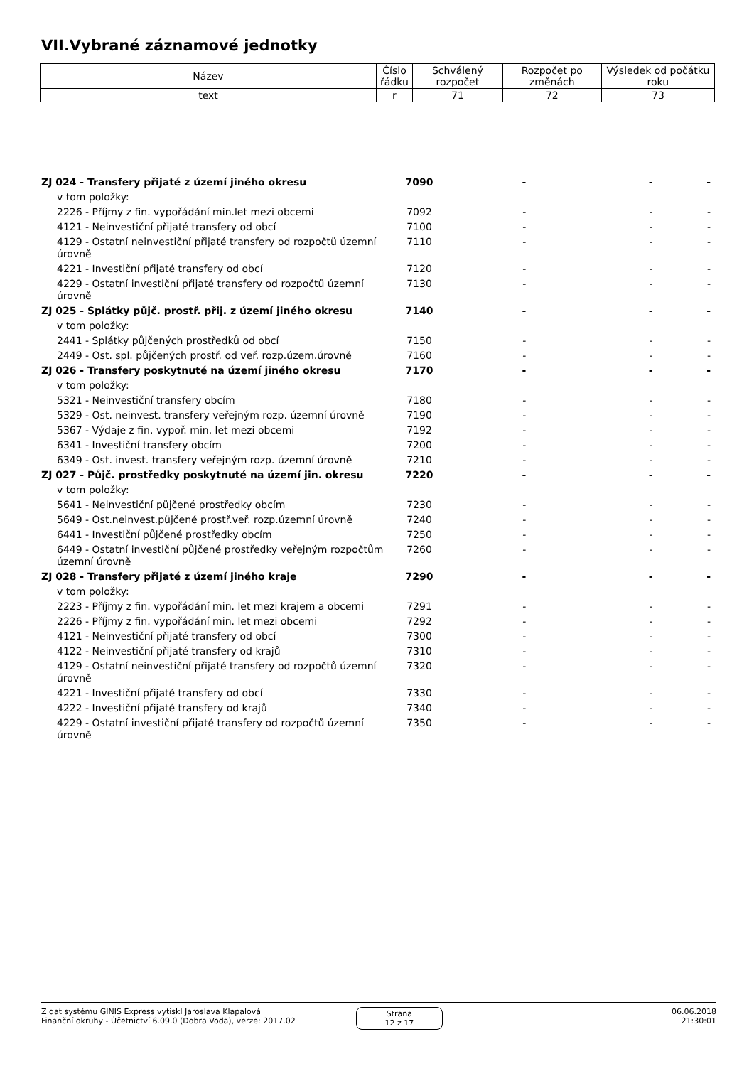VII.Vybrané záznamové jednotky
| Název | Číslo řádku | Schválený rozpočet | Rozpočet po změnách | Výsledek od počátku roku |
| --- | --- | --- | --- | --- |
| text | r | 71 | 72 | 73 |
| ZJ 024 - Transfery přijaté z území jiného okresu | 7090 | - | - | - |
| v tom položky: | | | | |
| 2226 - Příjmy z fin. vypořádání min.let mezi obcemi | 7092 | - | - | - |
| 4121 - Neinvestiční přijaté transfery od obcí | 7100 | - | - | - |
| 4129 - Ostatní neinvestiční přijaté transfery od rozpočtů územní úrovně | 7110 | - | - | - |
| 4221 - Investiční přijaté transfery od obcí | 7120 | - | - | - |
| 4229 - Ostatní investiční přijaté transfery od rozpočtů územní úrovně | 7130 | - | - | - |
| ZJ 025 - Splátky půjč. prostř. přij. z území jiného okresu | 7140 | - | - | - |
| v tom položky: | | | | |
| 2441 - Splátky půjčených prostředků od obcí | 7150 | - | - | - |
| 2449 - Ost. spl. půjčených prostř. od veř. rozp.územ.úrovně | 7160 | - | - | - |
| ZJ 026 - Transfery poskytnuté na území jiného okresu | 7170 | - | - | - |
| v tom položky: | | | | |
| 5321 - Neinvestiční transfery obcím | 7180 | - | - | - |
| 5329 - Ost. neinvest. transfery veřejným rozp. územní úrovně | 7190 | - | - | - |
| 5367 - Výdaje z fin. vypoř. min. let mezi obcemi | 7192 | - | - | - |
| 6341 - Investiční transfery obcím | 7200 | - | - | - |
| 6349 - Ost. invest. transfery veřejným rozp. územní úrovně | 7210 | - | - | - |
| ZJ 027 - Půjč. prostředky poskytnuté na území jin. okresu | 7220 | - | - | - |
| v tom položky: | | | | |
| 5641 - Neinvestiční půjčené prostředky obcím | 7230 | - | - | - |
| 5649 - Ost.neinvest.půjčené prostř.veř. rozp.územní úrovně | 7240 | - | - | - |
| 6441 - Investiční půjčené prostředky obcím | 7250 | - | - | - |
| 6449 - Ostatní investiční půjčené prostředky veřejným rozpočtům územní úrovně | 7260 | - | - | - |
| ZJ 028 - Transfery přijaté z území jiného kraje | 7290 | - | - | - |
| v tom položky: | | | | |
| 2223 - Příjmy z fin. vypořádání min. let mezi krajem a obcemi | 7291 | - | - | - |
| 2226 - Příjmy z fin. vypořádání min. let mezi obcemi | 7292 | - | - | - |
| 4121 - Neinvestiční přijaté transfery od obcí | 7300 | - | - | - |
| 4122 - Neinvestiční přijaté transfery od krajů | 7310 | - | - | - |
| 4129 - Ostatní neinvestiční přijaté transfery od rozpočtů územní úrovně | 7320 | - | - | - |
| 4221 - Investiční přijaté transfery od obcí | 7330 | - | - | - |
| 4222 - Investiční přijaté transfery od krajů | 7340 | - | - | - |
| 4229 - Ostatní investiční přijaté transfery od rozpočtů územní úrovně | 7350 | - | - | - |
Z dat systému GINIS Express vytiskl Jaroslava Klapalová
Finanční okruhy - Účetnictví 6.09.0 (Dobra Voda), verze: 2017.02
Strana
12 z 17
06.06.2018
21:30:01